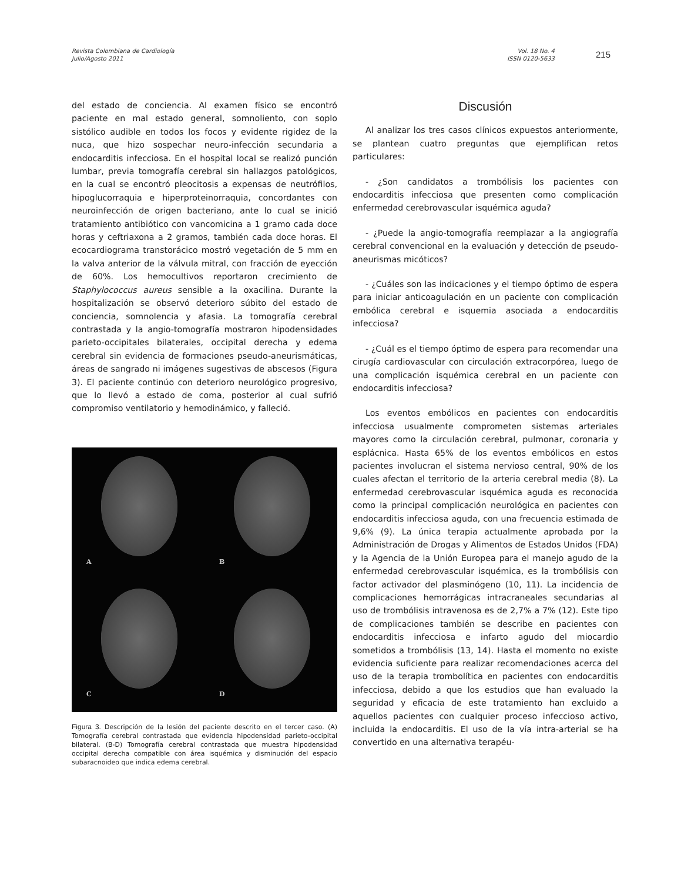Revista Colombiana de Cardiología
Julio/Agosto 2011
Vol. 18 No. 4
ISSN 0120-5633
215
del estado de conciencia. Al examen físico se encontró paciente en mal estado general, somnoliento, con soplo sistólico audible en todos los focos y evidente rigidez de la nuca, que hizo sospechar neuro-infección secundaria a endocarditis infecciosa. En el hospital local se realizó punción lumbar, previa tomografía cerebral sin hallazgos patológicos, en la cual se encontró pleocitosis a expensas de neutrófilos, hipoglucorraquia e hiperproteinorraquia, concordantes con neuroinfección de origen bacteriano, ante lo cual se inició tratamiento antibiótico con vancomicina a 1 gramo cada doce horas y ceftriaxona a 2 gramos, también cada doce horas. El ecocardiograma transtorácico mostró vegetación de 5 mm en la valva anterior de la válvula mitral, con fracción de eyección de 60%. Los hemocultivos reportaron crecimiento de Staphylococcus aureus sensible a la oxacilina. Durante la hospitalización se observó deterioro súbito del estado de conciencia, somnolencia y afasia. La tomografía cerebral contrastada y la angio-tomografía mostraron hipodensidades parieto-occipitales bilaterales, occipital derecha y edema cerebral sin evidencia de formaciones pseudo-aneurismáticas, áreas de sangrado ni imágenes sugestivas de abscesos (Figura 3). El paciente continúo con deterioro neurológico progresivo, que lo llevó a estado de coma, posterior al cual sufrió compromiso ventilatorio y hemodinámico, y falleció.
A
B
C
D
Figura 3. Descripción de la lesión del paciente descrito en el tercer caso. (A) Tomografía cerebral contrastada que evidencia hipodensidad parieto-occipital bilateral. (B-D) Tomografía cerebral contrastada que muestra hipodensidad occipital derecha compatible con área isquémica y disminución del espacio subaracnoideo que indica edema cerebral.
Discusión
Al analizar los tres casos clínicos expuestos anteriormente, se plantean cuatro preguntas que ejemplifican retos particulares:
- ¿Son candidatos a trombólisis los pacientes con endocarditis infecciosa que presenten como complicación enfermedad cerebrovascular isquémica aguda?
- ¿Puede la angio-tomografía reemplazar a la angiografía cerebral convencional en la evaluación y detección de pseudo-aneurismas micóticos?
- ¿Cuáles son las indicaciones y el tiempo óptimo de espera para iniciar anticoagulación en un paciente con complicación embólica cerebral e isquemia asociada a endocarditis infecciosa?
- ¿Cuál es el tiempo óptimo de espera para recomendar una cirugía cardiovascular con circulación extracorpórea, luego de una complicación isquémica cerebral en un paciente con endocarditis infecciosa?
Los eventos embólicos en pacientes con endocarditis infecciosa usualmente comprometen sistemas arteriales mayores como la circulación cerebral, pulmonar, coronaria y esplácnica. Hasta 65% de los eventos embólicos en estos pacientes involucran el sistema nervioso central, 90% de los cuales afectan el territorio de la arteria cerebral media (8). La enfermedad cerebrovascular isquémica aguda es reconocida como la principal complicación neurológica en pacientes con endocarditis infecciosa aguda, con una frecuencia estimada de 9,6% (9). La única terapia actualmente aprobada por la Administración de Drogas y Alimentos de Estados Unidos (FDA) y la Agencia de la Unión Europea para el manejo agudo de la enfermedad cerebrovascular isquémica, es la trombólisis con factor activador del plasminógeno (10, 11). La incidencia de complicaciones hemorrágicas intracraneales secundarias al uso de trombólisis intravenosa es de 2,7% a 7% (12). Este tipo de complicaciones también se describe en pacientes con endocarditis infecciosa e infarto agudo del miocardio sometidos a trombólisis (13, 14). Hasta el momento no existe evidencia suficiente para realizar recomendaciones acerca del uso de la terapia trombolítica en pacientes con endocarditis infecciosa, debido a que los estudios que han evaluado la seguridad y eficacia de este tratamiento han excluido a aquellos pacientes con cualquier proceso infeccioso activo, incluida la endocarditis. El uso de la vía intra-arterial se ha convertido en una alternativa terapéu-